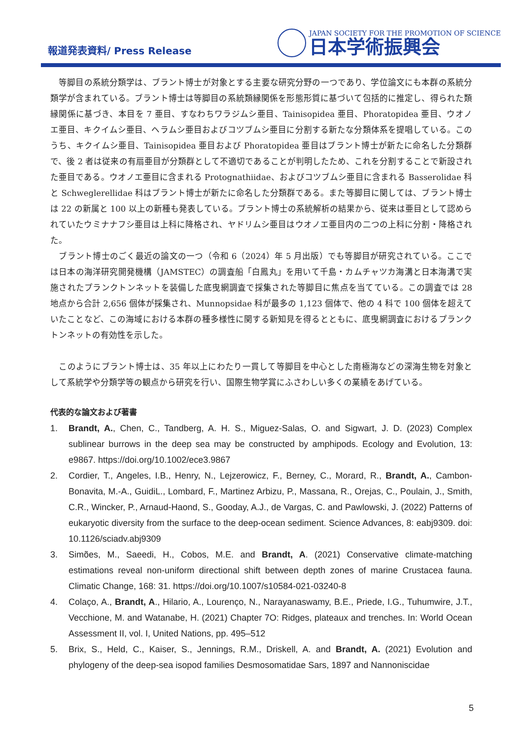報道発表資料/ Press Release
JAPAN SOCIETY FOR THE PROMOTION OF SCIENCE
日本学術振興会
　等脚目の系統分類学は、ブラント博士が対象とする主要な研究分野の一つであり、学位論文にも本群の系統分類学が含まれている。ブラント博士は等脚目の系統類縁関係を形態形質に基づいて包括的に推定し、得られた類縁関係に基づき、本目を 7 亜目、すなわちワラジムシ亜目、Tainisopidea 亜目、Phoratopidea 亜目、ウオノエ亜目、キクイムシ亜目、ヘラムシ亜目およびコツブムシ亜目に分割する新たな分類体系を提唱している。このうち、キクイムシ亜目、Tainisopidea 亜目および Phoratopidea 亜目はブラント博士が新たに命名した分類群で、後 2 者は従来の有扇亜目が分類群として不適切であることが判明したため、これを分割することで新設された亜目である。ウオノエ亜目に含まれる Protognathiidae、およびコツブムシ亜目に含まれる Basserolidae 科と Schweglerellidae 科はブラント博士が新たに命名した分類群である。また等脚目に関しては、ブラント博士は 22 の新属と 100 以上の新種も発表している。ブラント博士の系統解析の結果から、従来は亜目として認められていたウミナナフシ亜目は上科に降格され、ヤドリムシ亜目はウオノエ亜目内の二つの上科に分割・降格された。
　ブラント博士のごく最近の論文の一つ（令和 6（2024）年 5 月出版）でも等脚目が研究されている。ここでは日本の海洋研究開発機構（JAMSTEC）の調査船「白鳳丸」を用いて千島・カムチャツカ海溝と日本海溝で実施されたプランクトンネットを装備した底曳網調査で採集された等脚目に焦点を当てている。この調査では 28 地点から合計 2,656 個体が採集され、Munnopsidae 科が最多の 1,123 個体で、他の 4 科で 100 個体を超えていたことなど、この海域における本群の種多様性に関する新知見を得るとともに、底曳網調査におけるプランクトンネットの有効性を示した。
　このようにブラント博士は、35 年以上にわたり一貫して等脚目を中心とした南極海などの深海生物を対象として系統学や分類学等の観点から研究を行い、国際生物学賞にふさわしい多くの業績をあげている。
代表的な論文および著書
1. Brandt, A., Chen, C., Tandberg, A. H. S., Miguez-Salas, O. and Sigwart, J. D. (2023) Complex sublinear burrows in the deep sea may be constructed by amphipods. Ecology and Evolution, 13: e9867. https://doi.org/10.1002/ece3.9867
2. Cordier, T., Angeles, I.B., Henry, N., Lejzerowicz, F., Berney, C., Morard, R., Brandt, A., Cambon-Bonavita, M.-A., GuidiL., Lombard, F., Martinez Arbizu, P., Massana, R., Orejas, C., Poulain, J., Smith, C.R., Wincker, P., Arnaud-Haond, S., Gooday, A.J., de Vargas, C. and Pawlowski, J. (2022) Patterns of eukaryotic diversity from the surface to the deep-ocean sediment. Science Advances, 8: eabj9309. doi: 10.1126/sciadv.abj9309
3. Simões, M., Saeedi, H., Cobos, M.E. and Brandt, A. (2021) Conservative climate-matching estimations reveal non-uniform directional shift between depth zones of marine Crustacea fauna. Climatic Change, 168: 31. https://doi.org/10.1007/s10584-021-03240-8
4. Colaço, A., Brandt, A., Hilario, A., Lourenço, N., Narayanaswamy, B.E., Priede, I.G., Tuhumwire, J.T., Vecchione, M. and Watanabe, H. (2021) Chapter 7O: Ridges, plateaux and trenches. In: World Ocean Assessment II, vol. I, United Nations, pp. 495–512
5. Brix, S., Held, C., Kaiser, S., Jennings, R.M., Driskell, A. and Brandt, A. (2021) Evolution and phylogeny of the deep-sea isopod families Desmosomatidae Sars, 1897 and Nannoniscidae
5